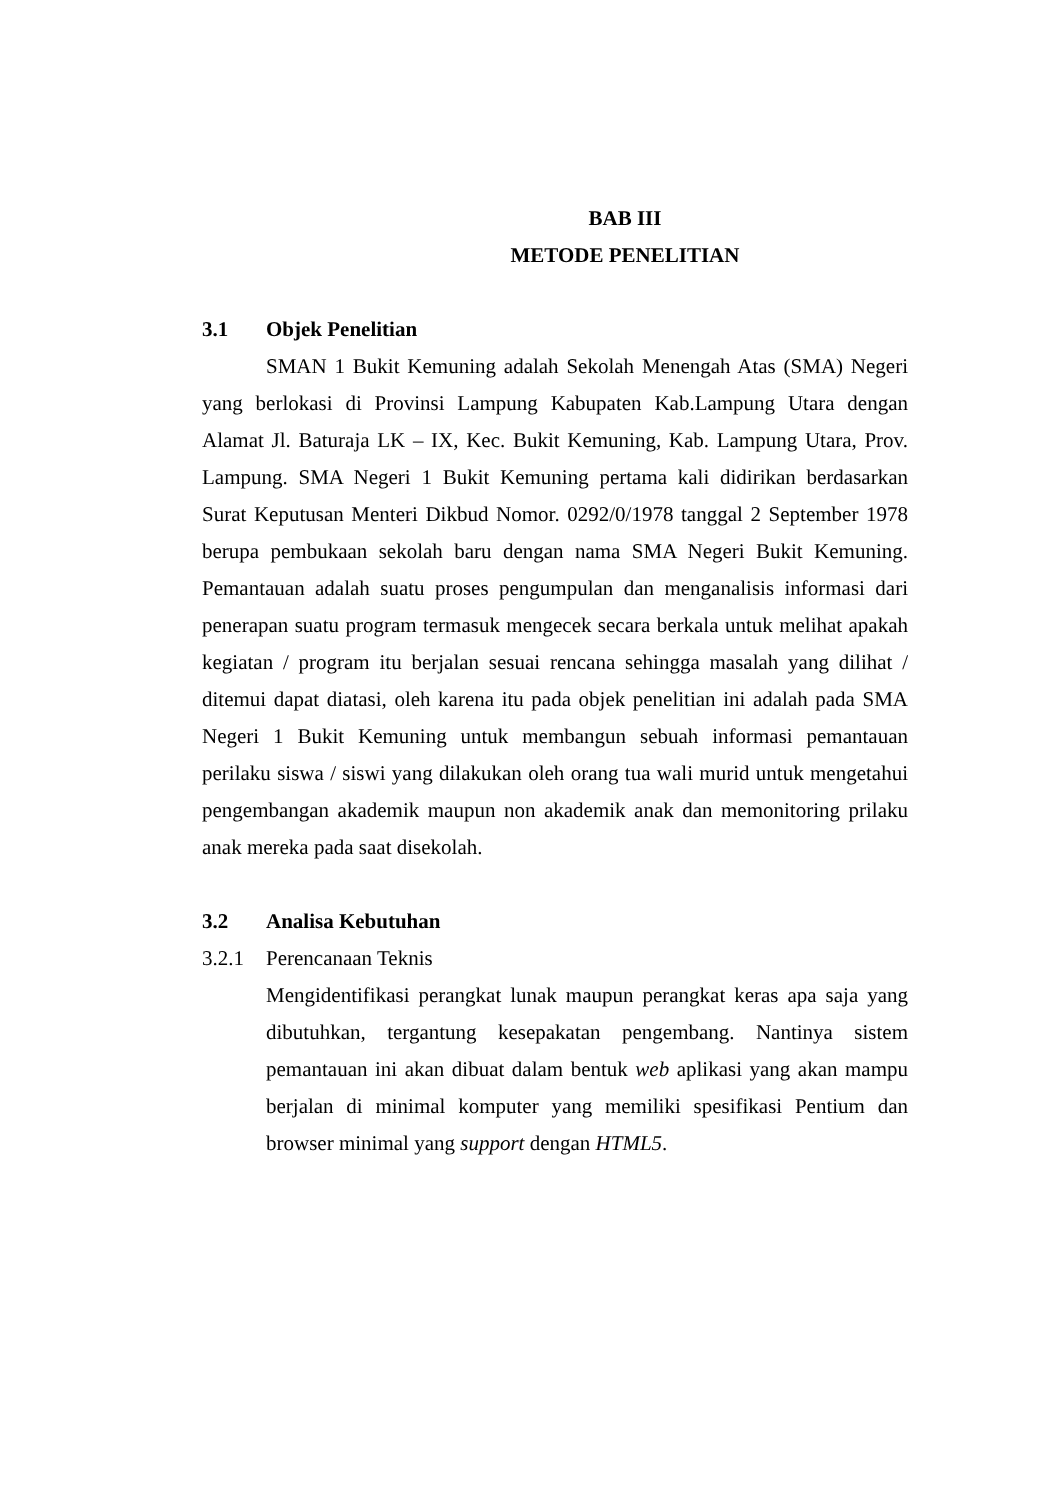BAB III
METODE PENELITIAN
3.1 Objek Penelitian
SMAN 1 Bukit Kemuning adalah Sekolah Menengah Atas (SMA) Negeri yang berlokasi di Provinsi Lampung Kabupaten Kab.Lampung Utara dengan Alamat Jl. Baturaja LK – IX, Kec. Bukit Kemuning, Kab. Lampung Utara, Prov. Lampung. SMA Negeri 1 Bukit Kemuning pertama kali didirikan berdasarkan Surat Keputusan Menteri Dikbud Nomor. 0292/0/1978 tanggal 2 September 1978 berupa pembukaan sekolah baru dengan nama SMA Negeri Bukit Kemuning. Pemantauan adalah suatu proses pengumpulan dan menganalisis informasi dari penerapan suatu program termasuk mengecek secara berkala untuk melihat apakah kegiatan / program itu berjalan sesuai rencana sehingga masalah yang dilihat / ditemui dapat diatasi, oleh karena itu pada objek penelitian ini adalah pada SMA Negeri 1 Bukit Kemuning untuk membangun sebuah informasi pemantauan perilaku siswa / siswi yang dilakukan oleh orang tua wali murid untuk mengetahui pengembangan akademik maupun non akademik anak dan memonitoring prilaku anak mereka pada saat disekolah.
3.2 Analisa Kebutuhan
3.2.1 Perencanaan Teknis
Mengidentifikasi perangkat lunak maupun perangkat keras apa saja yang dibutuhkan, tergantung kesepakatan pengembang. Nantinya sistem pemantauan ini akan dibuat dalam bentuk web aplikasi yang akan mampu berjalan di minimal komputer yang memiliki spesifikasi Pentium dan browser minimal yang support dengan HTML5.